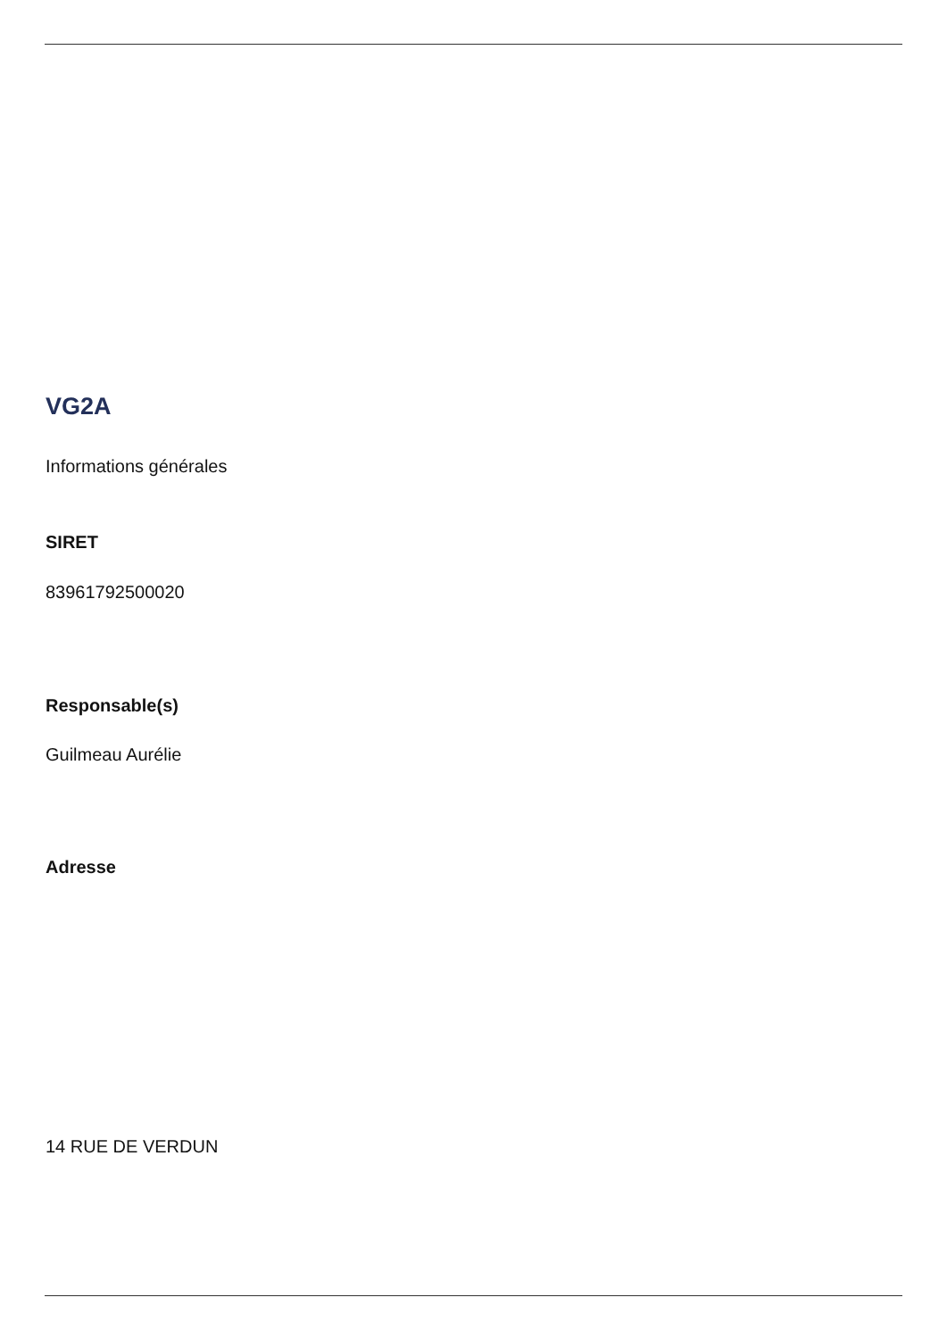VG2A
Informations générales
SIRET
83961792500020
Responsable(s)
Guilmeau Aurélie
Adresse
14 RUE DE VERDUN